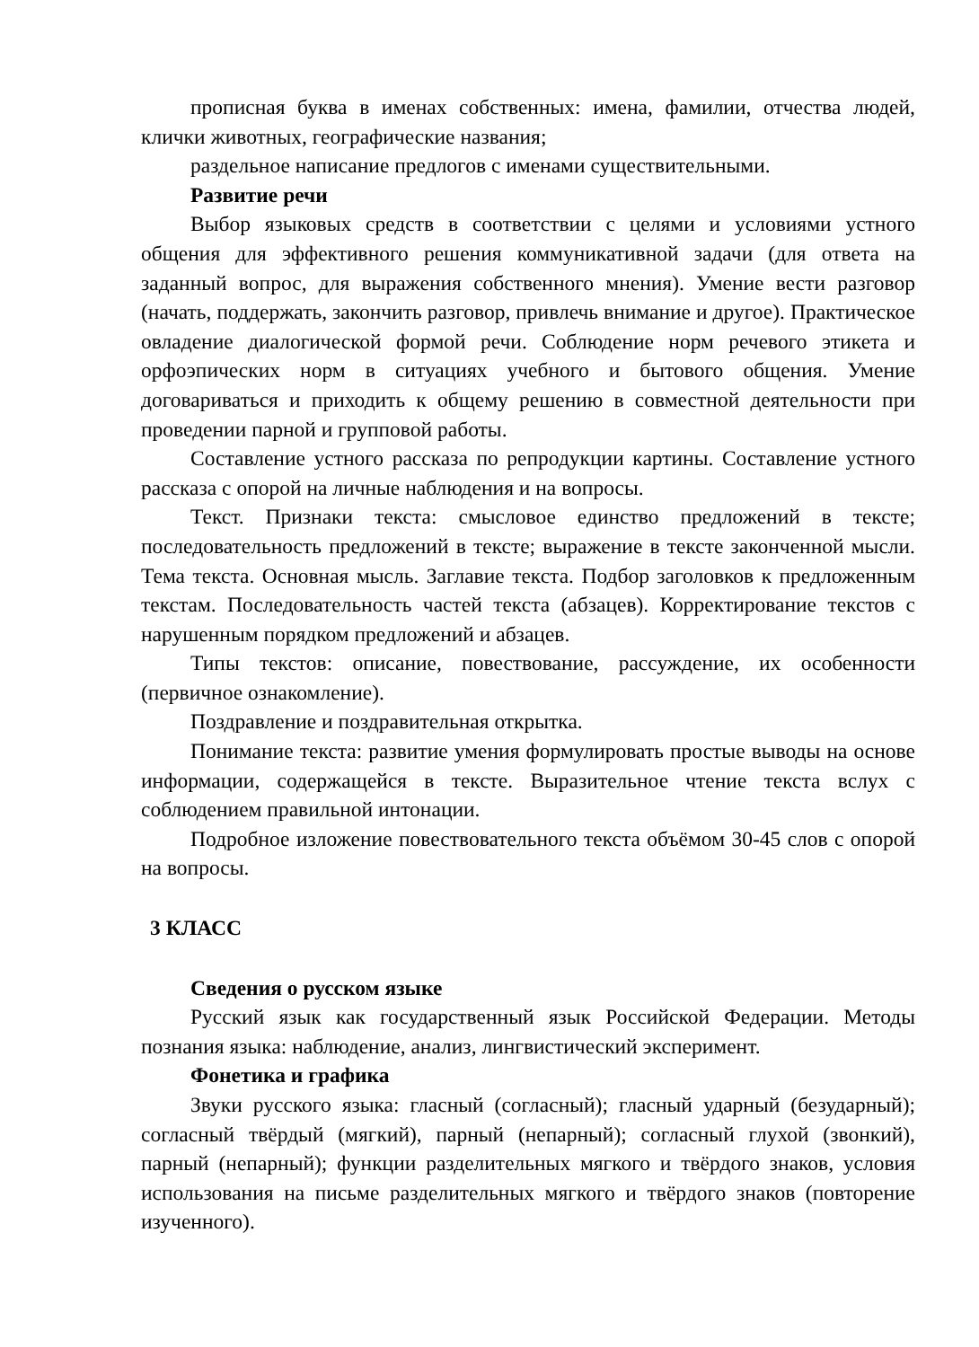прописная буква в именах собственных: имена, фамилии, отчества людей, клички животных, географические названия;
раздельное написание предлогов с именами существительными.
Развитие речи
Выбор языковых средств в соответствии с целями и условиями устного общения для эффективного решения коммуникативной задачи (для ответа на заданный вопрос, для выражения собственного мнения). Умение вести разговор (начать, поддержать, закончить разговор, привлечь внимание и другое). Практическое овладение диалогической формой речи. Соблюдение норм речевого этикета и орфоэпических норм в ситуациях учебного и бытового общения. Умение договариваться и приходить к общему решению в совместной деятельности при проведении парной и групповой работы.
Составление устного рассказа по репродукции картины. Составление устного рассказа с опорой на личные наблюдения и на вопросы.
Текст. Признаки текста: смысловое единство предложений в тексте; последовательность предложений в тексте; выражение в тексте законченной мысли. Тема текста. Основная мысль. Заглавие текста. Подбор заголовков к предложенным текстам. Последовательность частей текста (абзацев). Корректирование текстов с нарушенным порядком предложений и абзацев.
Типы текстов: описание, повествование, рассуждение, их особенности (первичное ознакомление).
Поздравление и поздравительная открытка.
Понимание текста: развитие умения формулировать простые выводы на основе информации, содержащейся в тексте. Выразительное чтение текста вслух с соблюдением правильной интонации.
Подробное изложение повествовательного текста объёмом 30-45 слов с опорой на вопросы.
3 КЛАСС
Сведения о русском языке
Русский язык как государственный язык Российской Федерации. Методы познания языка: наблюдение, анализ, лингвистический эксперимент.
Фонетика и графика
Звуки русского языка: гласный (согласный); гласный ударный (безударный); согласный твёрдый (мягкий), парный (непарный); согласный глухой (звонкий), парный (непарный); функции разделительных мягкого и твёрдого знаков, условия использования на письме разделительных мягкого и твёрдого знаков (повторение изученного).